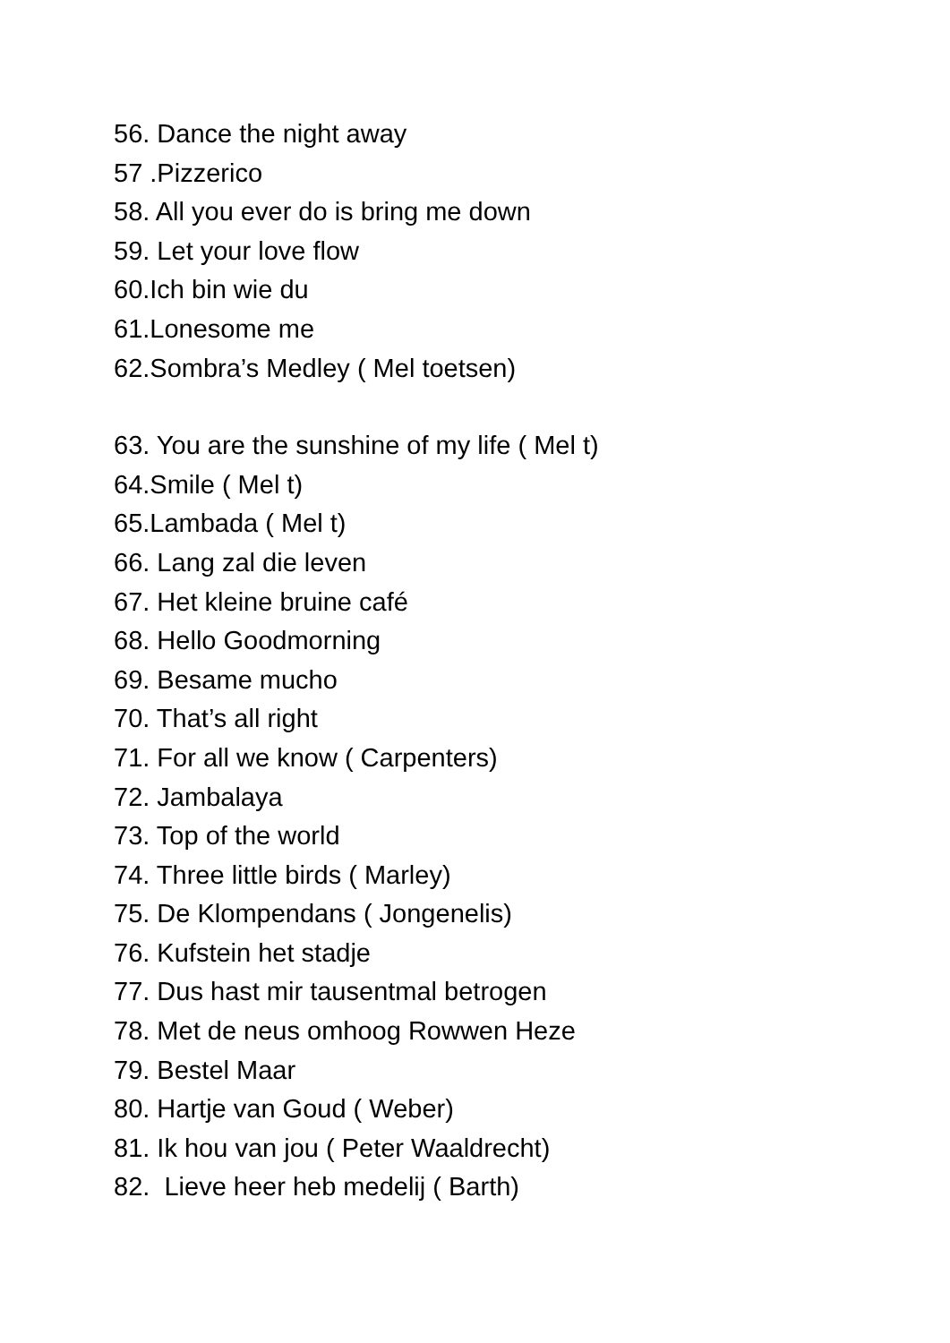56. Dance the night away
57 .Pizzerico
58. All you ever do is bring me down
59. Let your love flow
60.Ich bin wie du
61.Lonesome me
62.Sombra’s Medley ( Mel toetsen)
63. You are the sunshine of my life ( Mel t)
64.Smile ( Mel t)
65.Lambada ( Mel t)
66. Lang zal die leven
67. Het kleine bruine café
68. Hello Goodmorning
69. Besame mucho
70. That’s all right
71. For all we know ( Carpenters)
72. Jambalaya
73. Top of the world
74. Three little birds ( Marley)
75. De Klompendans ( Jongenelis)
76. Kufstein het stadje
77. Dus hast mir tausentmal betrogen
78. Met de neus omhoog Rowwen Heze
79. Bestel Maar
80. Hartje van Goud ( Weber)
81. Ik hou van jou ( Peter Waaldrecht)
82. Lieve heer heb medelij ( Barth)